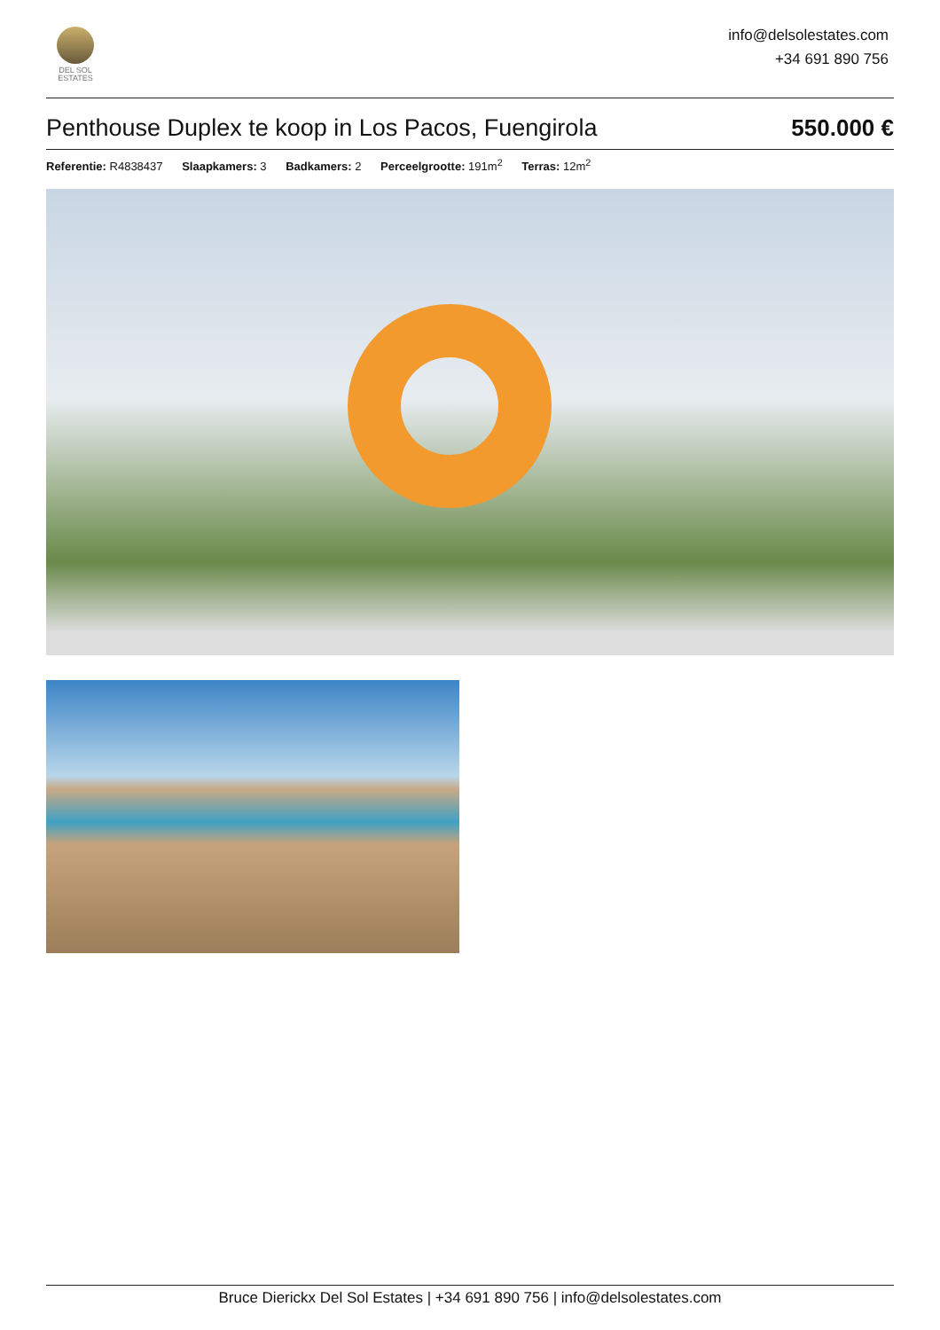DEL SOL
ESTATES
info@delsolestates.com
+34 691 890 756
Penthouse Duplex te koop in Los Pacos, Fuengirola 550.000 €
Referentie: R4838437 Slaapkamers: 3 Badkamers: 2 Perceelgrootte: 191m<sup>2</sup> Terras: 12m<sup>2</sup>
Bruce Dierickx Del Sol Estates | +34 691 890 756 | info@delsolestates.com